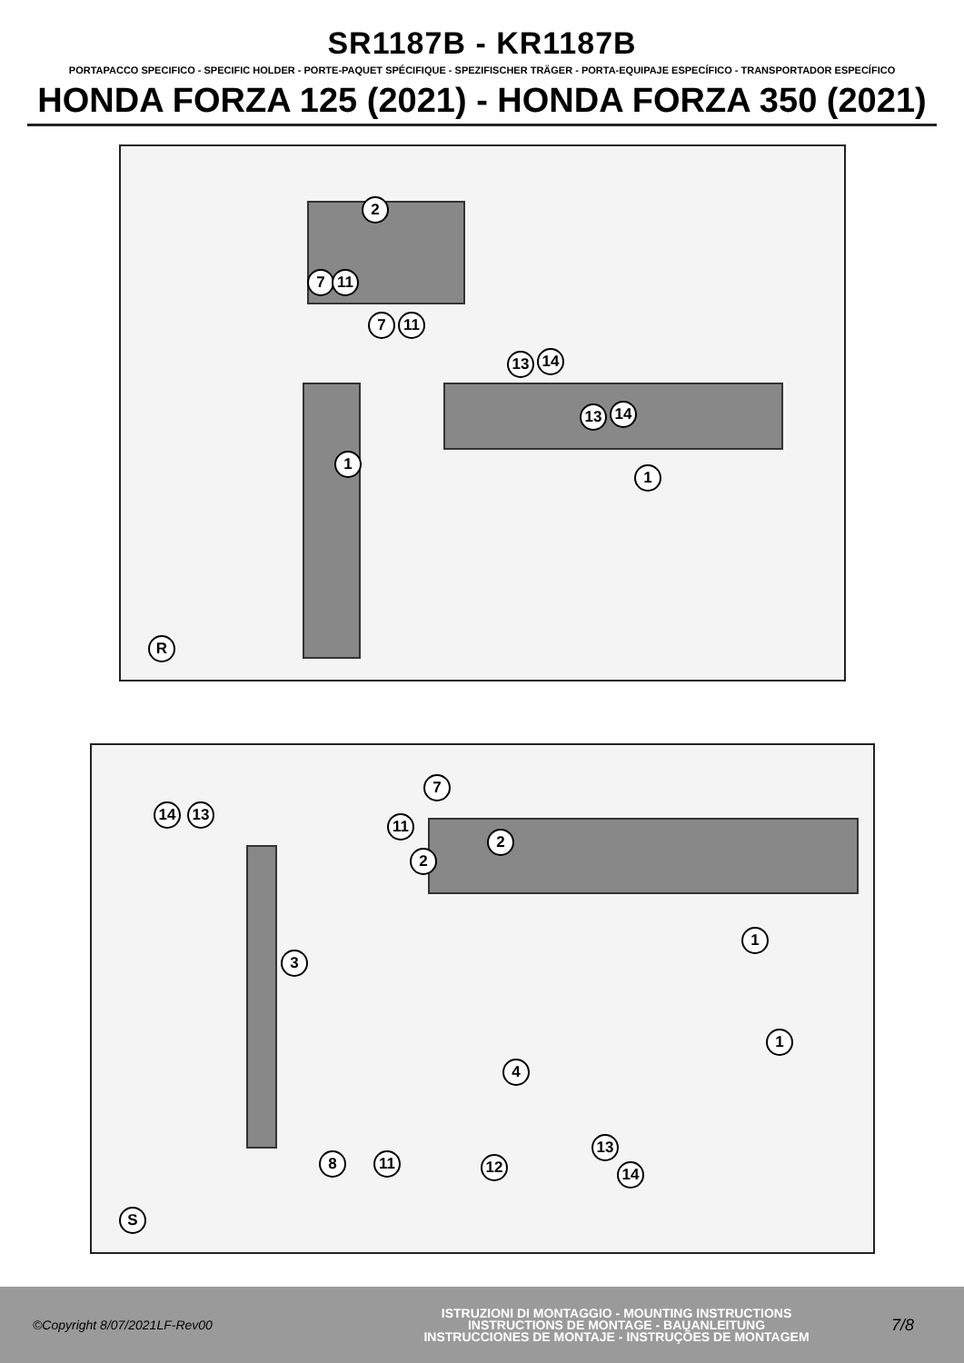SR1187B - KR1187B
PORTAPACCO SPECIFICO - SPECIFIC HOLDER - PORTE-PAQUET SPÉCIFIQUE - SPEZIFISCHER TRÄGER - PORTA-EQUIPAJE ESPECÍFICO - TRANSPORTADOR ESPECÍFICO
HONDA FORZA 125 (2021) - HONDA FORZA 350 (2021)
2
7 11
7 11
13 14
13 14
1
1
R
7
14 13
11
2
2
1
3
1
4
13
14
8 11 12
S
©Copyright 8/07/2021LF-Rev00
ISTRUZIONI DI MONTAGGIO - MOUNTING INSTRUCTIONS
INSTRUCTIONS DE MONTAGE - BAUANLEITUNG
INSTRUCCIONES DE MONTAJE - INSTRUÇÕES DE MONTAGEM
7/8